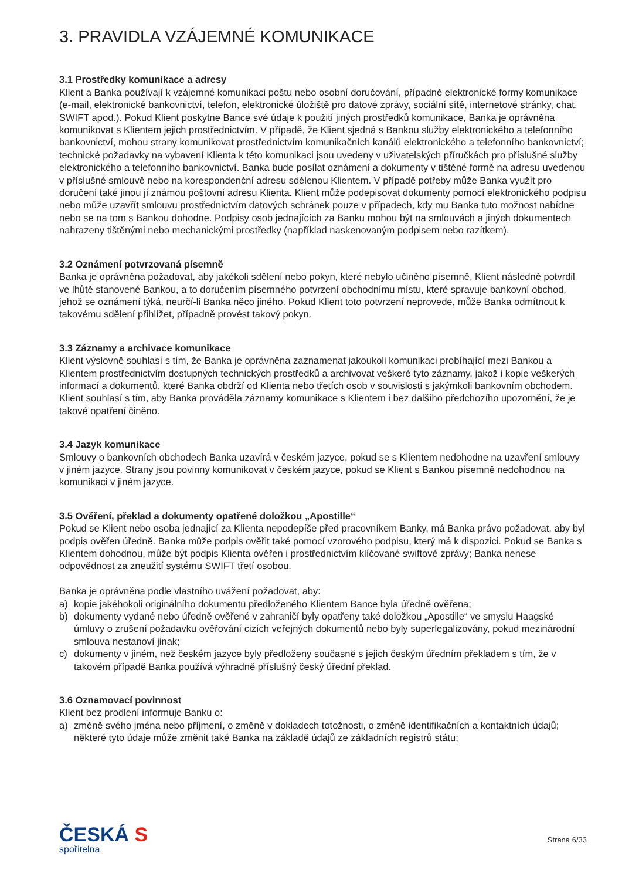3. PRAVIDLA VZÁJEMNÉ KOMUNIKACE
3.1 Prostředky komunikace a adresy
Klient a Banka používají k vzájemné komunikaci poštu nebo osobní doručování, případně elektronické formy komunikace (e-mail, elektronické bankovnictví, telefon, elektronické úložiště pro datové zprávy, sociální sítě, internetové stránky, chat, SWIFT apod.). Pokud Klient poskytne Bance své údaje k použití jiných prostředků komunikace, Banka je oprávněna komunikovat s Klientem jejich prostřednictvím. V případě, že Klient sjedná s Bankou služby elektronického a telefonního bankovnictví, mohou strany komunikovat prostřednictvím komunikačních kanálů elektronického a telefonního bankovnictví; technické požadavky na vybavení Klienta k této komunikaci jsou uvedeny v uživatelských příručkách pro příslušné služby elektronického a telefonního bankovnictví. Banka bude posílat oznámení a dokumenty v tištěné formě na adresu uvedenou v příslušné smlouvě nebo na korespondenční adresu sdělenou Klientem. V případě potřeby může Banka využít pro doručení také jinou jí známou poštovní adresu Klienta. Klient může podepisovat dokumenty pomocí elektronického podpisu nebo může uzavřít smlouvu prostřednictvím datových schránek pouze v případech, kdy mu Banka tuto možnost nabídne nebo se na tom s Bankou dohodne. Podpisy osob jednajících za Banku mohou být na smlouvách a jiných dokumentech nahrazeny tištěnými nebo mechanickými prostředky (například naskenovaným podpisem nebo razítkem).
3.2 Oznámení potvrzovaná písemně
Banka je oprávněna požadovat, aby jakékoli sdělení nebo pokyn, které nebylo učiněno písemně, Klient následně potvrdil ve lhůtě stanovené Bankou, a to doručením písemného potvrzení obchodnímu místu, které spravuje bankovní obchod, jehož se oznámení týká, neurčí-li Banka něco jiného. Pokud Klient toto potvrzení neprovede, může Banka odmítnout k takovému sdělení přihlížet, případně provést takový pokyn.
3.3 Záznamy a archivace komunikace
Klient výslovně souhlasí s tím, že Banka je oprávněna zaznamenat jakoukoli komunikaci probíhající mezi Bankou a Klientem prostřednictvím dostupných technických prostředků a archivovat veškeré tyto záznamy, jakož i kopie veškerých informací a dokumentů, které Banka obdrží od Klienta nebo třetích osob v souvislosti s jakýmkoli bankovním obchodem. Klient souhlasí s tím, aby Banka prováděla záznamy komunikace s Klientem i bez dalšího předchozího upozornění, že je takové opatření činěno.
3.4 Jazyk komunikace
Smlouvy o bankovních obchodech Banka uzavírá v českém jazyce, pokud se s Klientem nedohodne na uzavření smlouvy v jiném jazyce. Strany jsou povinny komunikovat v českém jazyce, pokud se Klient s Bankou písemně nedohodnou na komunikaci v jiném jazyce.
3.5 Ověření, překlad a dokumenty opatřené doložkou „Apostille“
Pokud se Klient nebo osoba jednající za Klienta nepodepíše před pracovníkem Banky, má Banka právo požadovat, aby byl podpis ověřen úředně. Banka může podpis ověřit také pomocí vzorového podpisu, který má k dispozici. Pokud se Banka s Klientem dohodnou, může být podpis Klienta ověřen i prostřednictvím klíčované swiftové zprávy; Banka nenese odpovědnost za zneužití systému SWIFT třetí osobou.
Banka je oprávněna podle vlastního uvážení požadovat, aby:
a) kopie jakéhokoli originálního dokumentu předloženého Klientem Bance byla úředně ověřena;
b) dokumenty vydané nebo úředně ověřené v zahraničí byly opatřeny také doložkou „Apostille“ ve smyslu Haagské úmluvy o zrušení požadavku ověřování cizích veřejných dokumentů nebo byly superlegalizovány, pokud mezinárodní smlouva nestanoví jinak;
c) dokumenty v jiném, než českém jazyce byly předloženy současně s jejich českým úředním překladem s tím, že v takovém případě Banka používá výhradně příslušný český úřední překlad.
3.6 Oznamovací povinnost
Klient bez prodlení informuje Banku o:
a) změně svého jména nebo příjmení, o změně v dokladech totožnosti, o změně identifikačních a kontaktních údajů; některé tyto údaje může změnit také Banka na základě údajů ze základních registrů státu;
ČESKÁ S
spořitelna
Strana 6/33